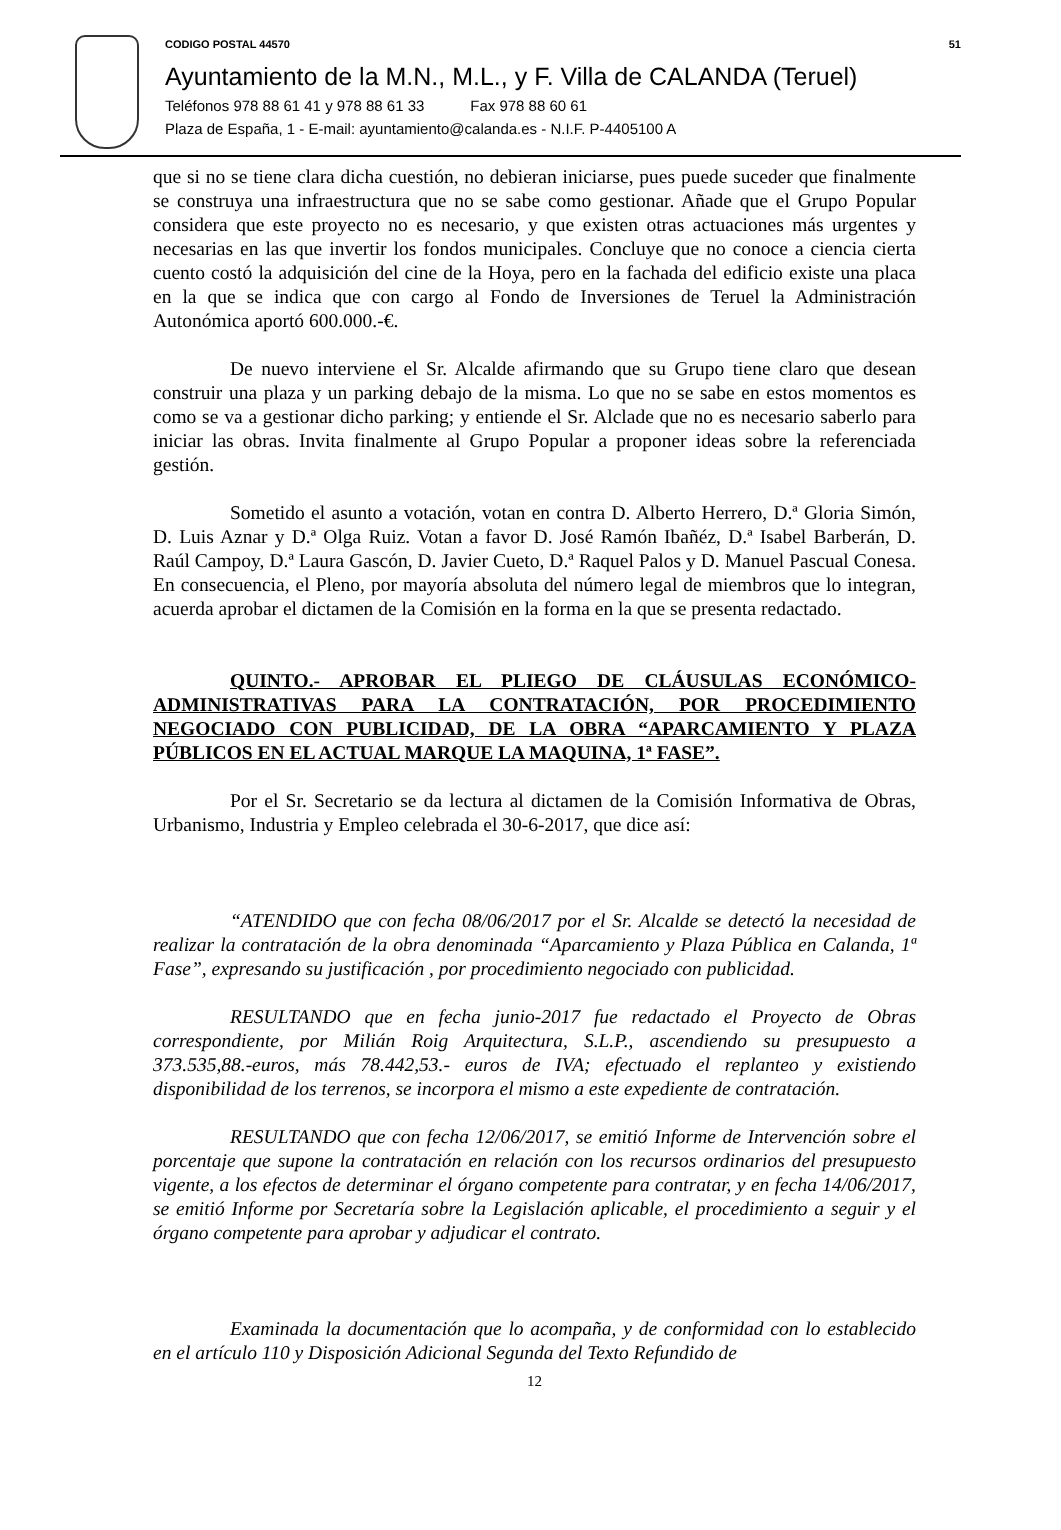CODIGO POSTAL 44570 51
Ayuntamiento de la M.N., M.L., y F. Villa de CALANDA (Teruel)
Teléfonos 978 88 61 41 y 978 88 61 33 Fax 978 88 60 61
Plaza de España, 1 - E-mail: ayuntamiento@calanda.es - N.I.F. P-4405100 A
que si no se tiene clara dicha cuestión, no debieran iniciarse, pues puede suceder que finalmente se construya una infraestructura que no se sabe como gestionar. Añade que el Grupo Popular considera que este proyecto no es necesario, y que existen otras actuaciones más urgentes y necesarias en las que invertir los fondos municipales. Concluye que no conoce a ciencia cierta cuento costó la adquisición del cine de la Hoya, pero en la fachada del edificio existe una placa en la que se indica que con cargo al Fondo de Inversiones de Teruel la Administración Autonómica aportó 600.000.-€.
De nuevo interviene el Sr. Alcalde afirmando que su Grupo tiene claro que desean construir una plaza y un parking debajo de la misma. Lo que no se sabe en estos momentos es como se va a gestionar dicho parking; y entiende el Sr. Alclade que no es necesario saberlo para iniciar las obras. Invita finalmente al Grupo Popular a proponer ideas sobre la referenciada gestión.
Sometido el asunto a votación, votan en contra D. Alberto Herrero, D.ª Gloria Simón, D. Luis Aznar y D.ª Olga Ruiz. Votan a favor D. José Ramón Ibañéz, D.ª Isabel Barberán, D. Raúl Campoy, D.ª Laura Gascón, D. Javier Cueto, D.ª Raquel Palos y D. Manuel Pascual Conesa. En consecuencia, el Pleno, por mayoría absoluta del número legal de miembros que lo integran, acuerda aprobar el dictamen de la Comisión en la forma en la que se presenta redactado.
QUINTO.- APROBAR EL PLIEGO DE CLÁUSULAS ECONÓMICO-ADMINISTRATIVAS PARA LA CONTRATACIÓN, POR PROCEDIMIENTO NEGOCIADO CON PUBLICIDAD, DE LA OBRA “APARCAMIENTO Y PLAZA PÚBLICOS EN EL ACTUAL MARQUE LA MAQUINA, 1ª FASE”.
Por el Sr. Secretario se da lectura al dictamen de la Comisión Informativa de Obras, Urbanismo, Industria y Empleo celebrada el 30-6-2017, que dice así:
“ATENDIDO que con fecha 08/06/2017 por el Sr. Alcalde se detectó la necesidad de realizar la contratación de la obra denominada “Aparcamiento y Plaza Pública en Calanda, 1ª Fase”, expresando su justificación , por procedimiento negociado con publicidad.
RESULTANDO que en fecha junio-2017 fue redactado el Proyecto de Obras correspondiente, por Milián Roig Arquitectura, S.L.P., ascendiendo su presupuesto a 373.535,88.-euros, más 78.442,53.- euros de IVA; efectuado el replanteo y existiendo disponibilidad de los terrenos, se incorpora el mismo a este expediente de contratación.
RESULTANDO que con fecha 12/06/2017, se emitió Informe de Intervención sobre el porcentaje que supone la contratación en relación con los recursos ordinarios del presupuesto vigente, a los efectos de determinar el órgano competente para contratar, y en fecha 14/06/2017, se emitió Informe por Secretaría sobre la Legislación aplicable, el procedimiento a seguir y el órgano competente para aprobar y adjudicar el contrato.
Examinada la documentación que lo acompaña, y de conformidad con lo establecido en el artículo 110 y Disposición Adicional Segunda del Texto Refundido de
12